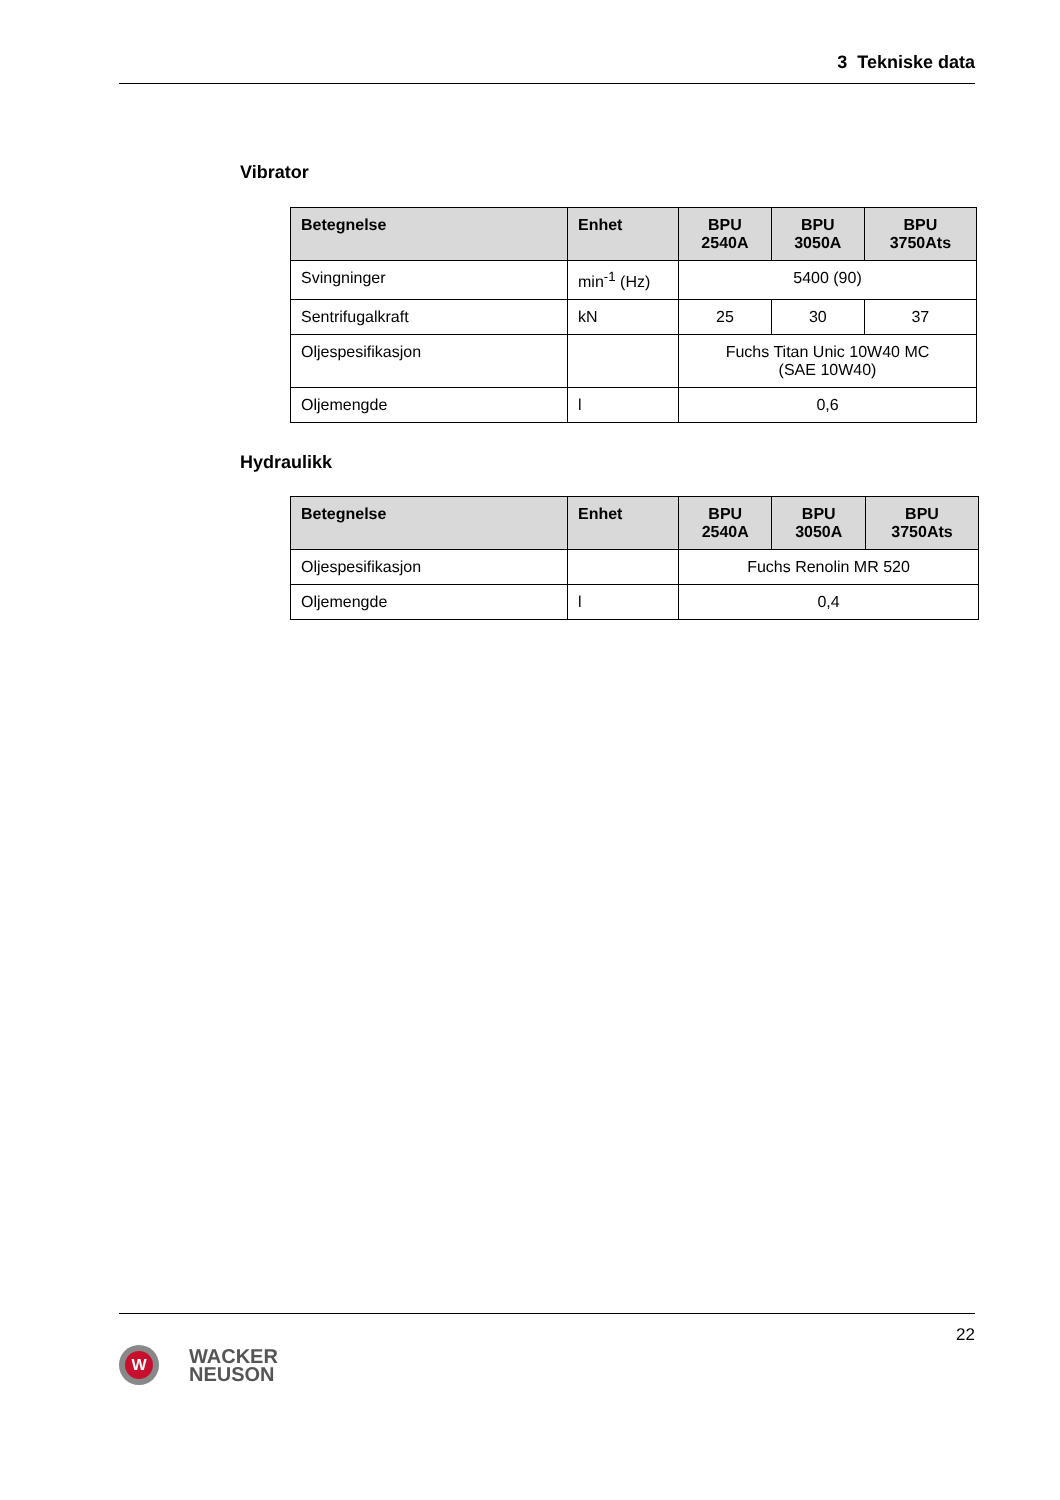3 Tekniske data
Vibrator
| Betegnelse | Enhet | BPU 2540A | BPU 3050A | BPU 3750Ats |
| --- | --- | --- | --- | --- |
| Svingninger | min<sup>-1</sup> (Hz) | 5400 (90) | | |
| Sentrifugalkraft | kN | 25 | 30 | 37 |
| Oljespesifikasjon | | Fuchs Titan Unic 10W40 MC (SAE 10W40) | | |
| Oljemengde | l | 0,6 | | |
Hydraulikk
| Betegnelse | Enhet | BPU 2540A | BPU 3050A | BPU 3750Ats |
| --- | --- | --- | --- | --- |
| Oljespesifikasjon | | Fuchs Renolin MR 520 | | |
| Oljemengde | l | 0,4 | | |
22
W
WACKER
NEUSON